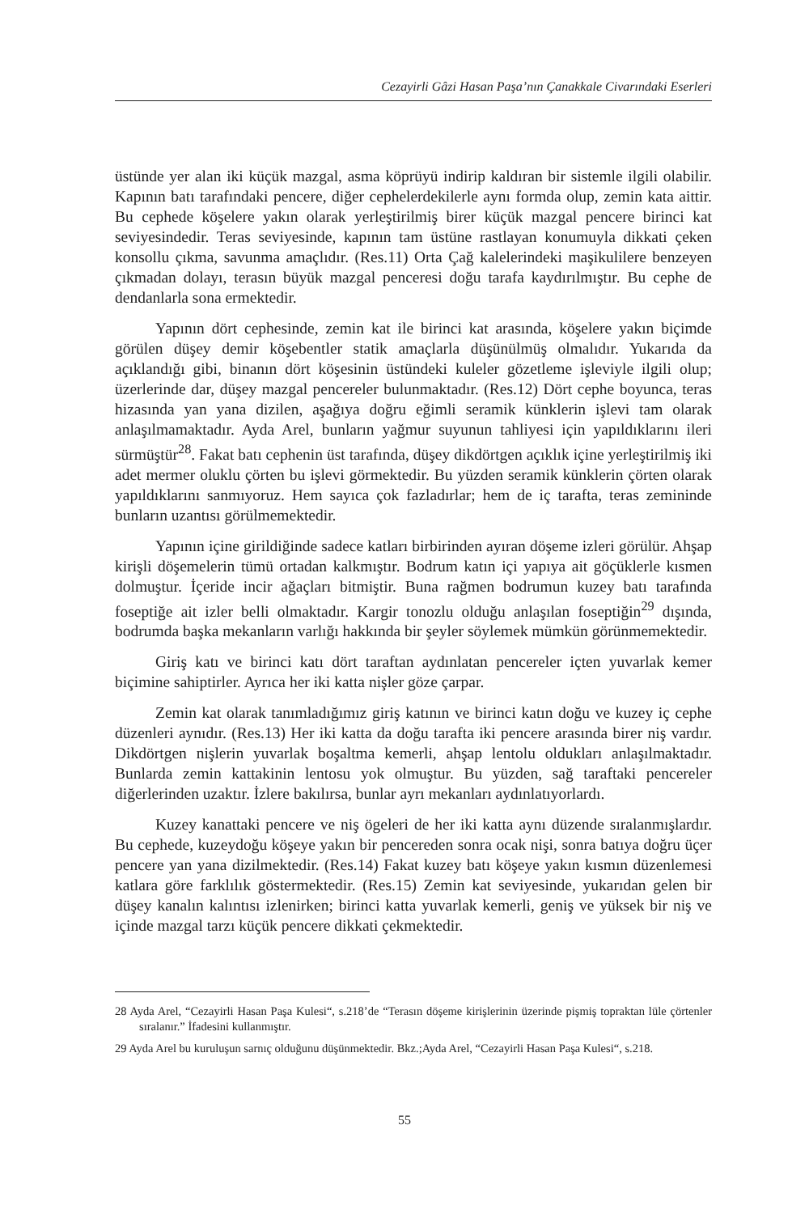Cezayirli Gâzi Hasan Paşa’nın Çanakkale Civarındaki Eserleri
üstünde yer alan iki küçük mazgal, asma köprüyü indirip kaldıran bir sistemle ilgili olabilir. Kapının batı tarafındaki pencere, diğer cephelerdekilerle aynı formda olup, zemin kata aittir. Bu cephede köşelere yakın olarak yerleştirilmiş birer küçük mazgal pencere birinci kat seviyesindedir. Teras seviyesinde, kapının tam üstüne rastlayan konumuyla dikkati çeken konsollu çıkma, savunma amaçlıdır. (Res.11) Orta Çağ kalelerindeki maşikulilere benzeyen çıkmadan dolayı, terasın büyük mazgal penceresi doğu tarafa kaydırılmıştır. Bu cephe de dendanlarla sona ermektedir.
Yapının dört cephesinde, zemin kat ile birinci kat arasında, köşelere yakın biçimde görülen düşey demir köşebentler statik amaçlarla düşünülmüş olmalıdır. Yukarıda da açıklandığı gibi, binanın dört köşesinin üstündeki kuleler gözetleme işleviyle ilgili olup; üzerlerinde dar, düşey mazgal pencereler bulunmaktadır. (Res.12) Dört cephe boyunca, teras hizasında yan yana dizilen, aşağıya doğru eğimli seramik künklerin işlevi tam olarak anlaşılmamaktadır. Ayda Arel, bunların yağmur suyunun tahliyesi için yapıldıklarını ileri sürmüştür<sup>28</sup>. Fakat batı cephenin üst tarafında, düşey dikdörtgen açıklık içine yerleştirilmiş iki adet mermer oluklu çörten bu işlevi görmektedir. Bu yüzden seramik künklerin çörten olarak yapıldıklarını sanmıyoruz. Hem sayıca çok fazladırlar; hem de iç tarafta, teras zemininde bunların uzantısı görülmemektedir.
Yapının içine girildiğinde sadece katları birbirinden ayıran döşeme izleri görülür. Ahşap kirişli döşemelerin tümü ortadan kalkmıştır. Bodrum katın içi yapıya ait göçüklerle kısmen dolmuştur. İçeride incir ağaçları bitmiştir. Buna rağmen bodrumun kuzey batı tarafında foseptiğe ait izler belli olmaktadır. Kargir tonozlu olduğu anlaşılan foseptiğin<sup>29</sup> dışında, bodrumda başka mekanların varlığı hakkında bir şeyler söylemek mümkün görünmemektedir.
Giriş katı ve birinci katı dört taraftan aydınlatan pencereler içten yuvarlak kemer biçimine sahiptirler. Ayrıca her iki katta nişler göze çarpar.
Zemin kat olarak tanımladığımız giriş katının ve birinci katın doğu ve kuzey iç cephe düzenleri aynıdır. (Res.13) Her iki katta da doğu tarafta iki pencere arasında birer niş vardır. Dikdörtgen nişlerin yuvarlak boşaltma kemerli, ahşap lentolu oldukları anlaşılmaktadır. Bunlarda zemin kattakinin lentosu yok olmuştur. Bu yüzden, sağ taraftaki pencereler diğerlerinden uzaktır. İzlere bakılırsa, bunlar ayrı mekanları aydınlatıyorlardı.
Kuzey kanattaki pencere ve niş ögeleri de her iki katta aynı düzende sıralanmışlardır. Bu cephede, kuzeydoğu köşeye yakın bir pencereden sonra ocak nişi, sonra batıya doğru üçer pencere yan yana dizilmektedir. (Res.14) Fakat kuzey batı köşeye yakın kısmın düzenlemesi katlara göre farklılık göstermektedir. (Res.15) Zemin kat seviyesinde, yukarıdan gelen bir düşey kanalın kalıntısı izlenirken; birinci katta yuvarlak kemerli, geniş ve yüksek bir niş ve içinde mazgal tarzı küçük pencere dikkati çekmektedir.
28 Ayda Arel, “Cezayirli Hasan Paşa Kulesi“, s.218’de “Terasın döşeme kirişlerinin üzerinde pişmiş topraktan lüle çörtenler sıralanır.” İfadesini kullanmıştır.
29 Ayda Arel bu kuruluşun sarnıç olduğunu düşünmektedir. Bkz.;Ayda Arel, “Cezayirli Hasan Paşa Kulesi“, s.218.
55